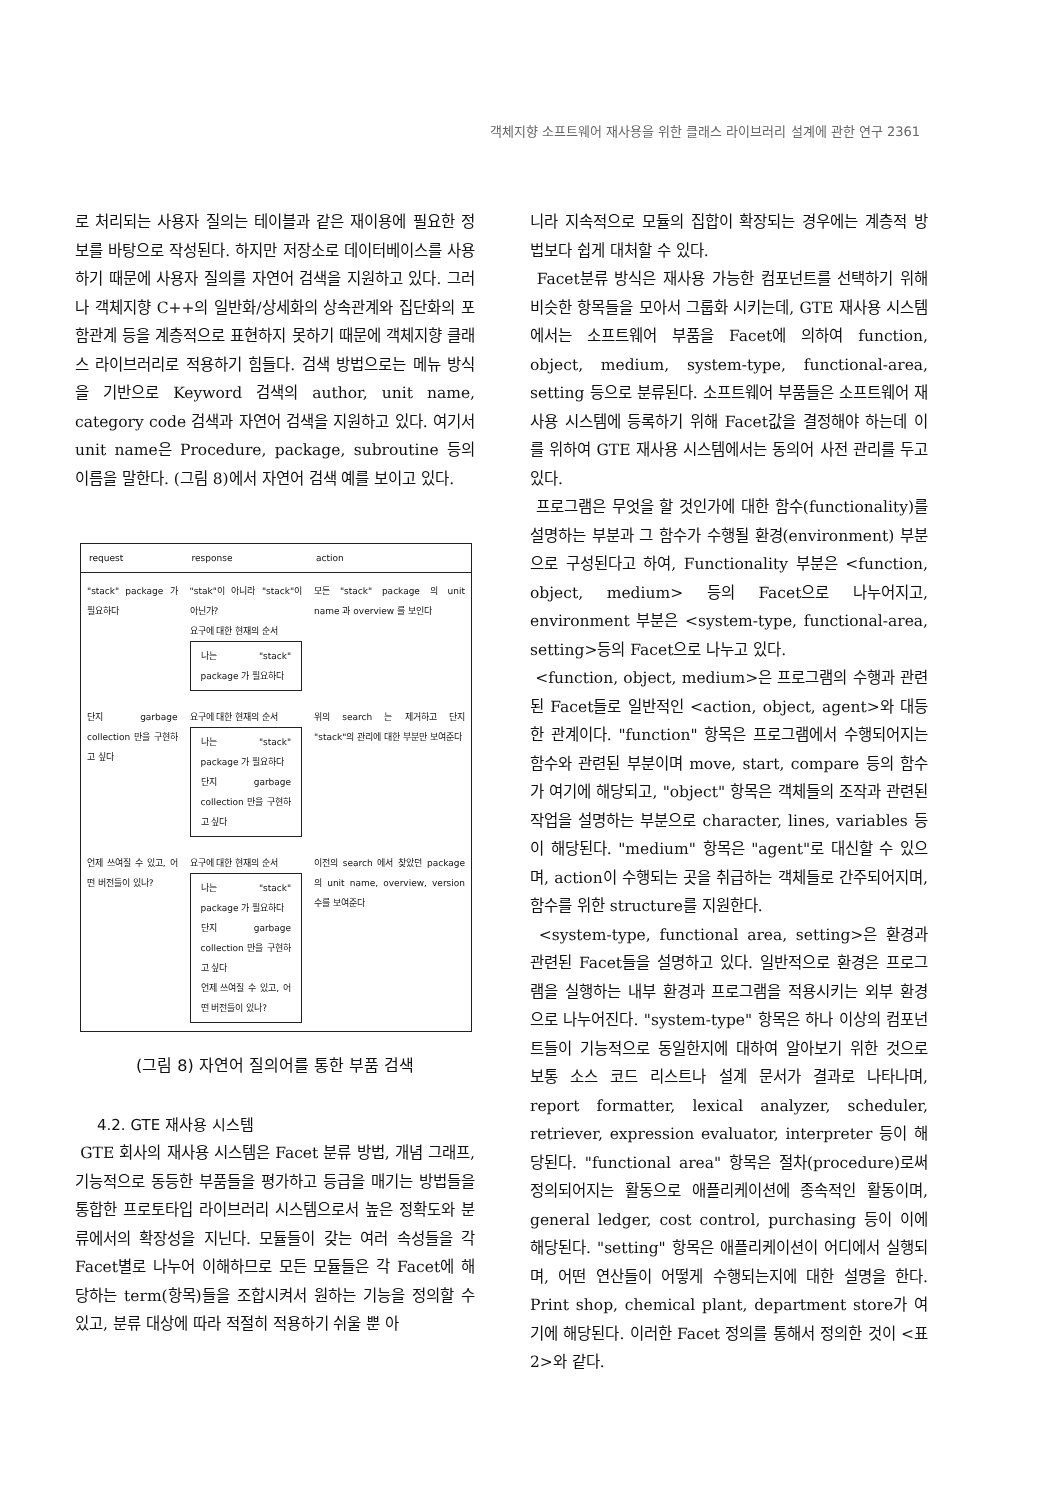객체지향 소프트웨어 재사용을 위한 클래스 라이브러리 설계에 관한 연구 2361
로 처리되는 사용자 질의는 테이블과 같은 재이용에 필요한 정보를 바탕으로 작성된다. 하지만 저장소로 데이터베이스를 사용하기 때문에 사용자 질의를 자연어 검색을 지원하고 있다. 그러나 객체지향 C++의 일반화/상세화의 상속관계와 집단화의 포함관계 등을 계층적으로 표현하지 못하기 때문에 객체지향 클래스 라이브러리로 적용하기 힘들다. 검색 방법으로는 메뉴 방식을 기반으로 Keyword 검색의 author, unit name, category code 검색과 자연어 검색을 지원하고 있다. 여기서 unit name은 Procedure, package, subroutine 등의 이름을 말한다. (그림 8)에서 자연어 검색 예를 보이고 있다.
| request | response | action |
| --- | --- | --- |
| "stack" package 가 필요하다 | "stak"이 아니라 "stack"이 아닌가? 요구에 대한 현재의 순서 나는 "stack" package 가 필요하다 | 모든 "stack" package 의 unit name 과 overview 를 보인다 |
| 단지 garbage collection 만을 구현하고 싶다 | 요구에 대한 현재의 순서 나는 "stack" package 가 필요하다 단지 garbage collection 만을 구현하고 싶다 | 위의 search 는 제거하고 단지 "stack"의 관리에 대한 부분만 보여준다 |
| 언제 쓰여질 수 있고, 어떤 버전들이 있나? | 요구에 대한 현재의 순서 나는 "stack" package 가 필요하다 단지 garbage collection 만을 구현하고 싶다 언제 쓰여질 수 있고, 어떤 버전들이 있나? | 이전의 search 에서 찾았던 package 의 unit name, overview, version 수를 보여준다 |
(그림 8) 자연어 질의어를 통한 부품 검색
4.2. GTE 재사용 시스템
GTE 회사의 재사용 시스템은 Facet 분류 방법, 개념 그래프, 기능적으로 동등한 부품들을 평가하고 등급을 매기는 방법들을 통합한 프로토타입 라이브러리 시스템으로서 높은 정확도와 분류에서의 확장성을 지닌다. 모듈들이 갖는 여러 속성들을 각 Facet별로 나누어 이해하므로 모든 모듈들은 각 Facet에 해당하는 term(항목)들을 조합시켜서 원하는 기능을 정의할 수 있고, 분류 대상에 따라 적절히 적용하기 쉬울 뿐 아
니라 지속적으로 모듈의 집합이 확장되는 경우에는 계층적 방법보다 쉽게 대처할 수 있다.
Facet분류 방식은 재사용 가능한 컴포넌트를 선택하기 위해 비슷한 항목들을 모아서 그룹화 시키는데, GTE 재사용 시스템에서는 소프트웨어 부품을 Facet에 의하여 function, object, medium, system-type, functional-area, setting 등으로 분류된다. 소프트웨어 부품들은 소프트웨어 재사용 시스템에 등록하기 위해 Facet값을 결정해야 하는데 이를 위하여 GTE 재사용 시스템에서는 동의어 사전 관리를 두고 있다.
프로그램은 무엇을 할 것인가에 대한 함수(functionality)를 설명하는 부분과 그 함수가 수행될 환경(environment) 부분으로 구성된다고 하여, Functionality 부분은 <function, object, medium> 등의 Facet으로 나누어지고, environment 부분은 <system-type, functional-area, setting>등의 Facet으로 나누고 있다.
<function, object, medium>은 프로그램의 수행과 관련된 Facet들로 일반적인 <action, object, agent>와 대등한 관계이다. "function" 항목은 프로그램에서 수행되어지는 함수와 관련된 부분이며 move, start, compare 등의 함수가 여기에 해당되고, "object" 항목은 객체들의 조작과 관련된 작업을 설명하는 부분으로 character, lines, variables 등이 해당된다. "medium" 항목은 "agent"로 대신할 수 있으며, action이 수행되는 곳을 취급하는 객체들로 간주되어지며, 함수를 위한 structure를 지원한다.
<system-type, functional area, setting>은 환경과 관련된 Facet들을 설명하고 있다. 일반적으로 환경은 프로그램을 실행하는 내부 환경과 프로그램을 적용시키는 외부 환경으로 나누어진다. "system-type" 항목은 하나 이상의 컴포넌트들이 기능적으로 동일한지에 대하여 알아보기 위한 것으로 보통 소스 코드 리스트나 설계 문서가 결과로 나타나며, report formatter, lexical analyzer, scheduler, retriever, expression evaluator, interpreter 등이 해당된다. "functional area" 항목은 절차(procedure)로써 정의되어지는 활동으로 애플리케이션에 종속적인 활동이며, general ledger, cost control, purchasing 등이 이에 해당된다. "setting" 항목은 애플리케이션이 어디에서 실행되며, 어떤 연산들이 어떻게 수행되는지에 대한 설명을 한다. Print shop, chemical plant, department store가 여기에 해당된다. 이러한 Facet 정의를 통해서 정의한 것이 <표 2>와 같다.